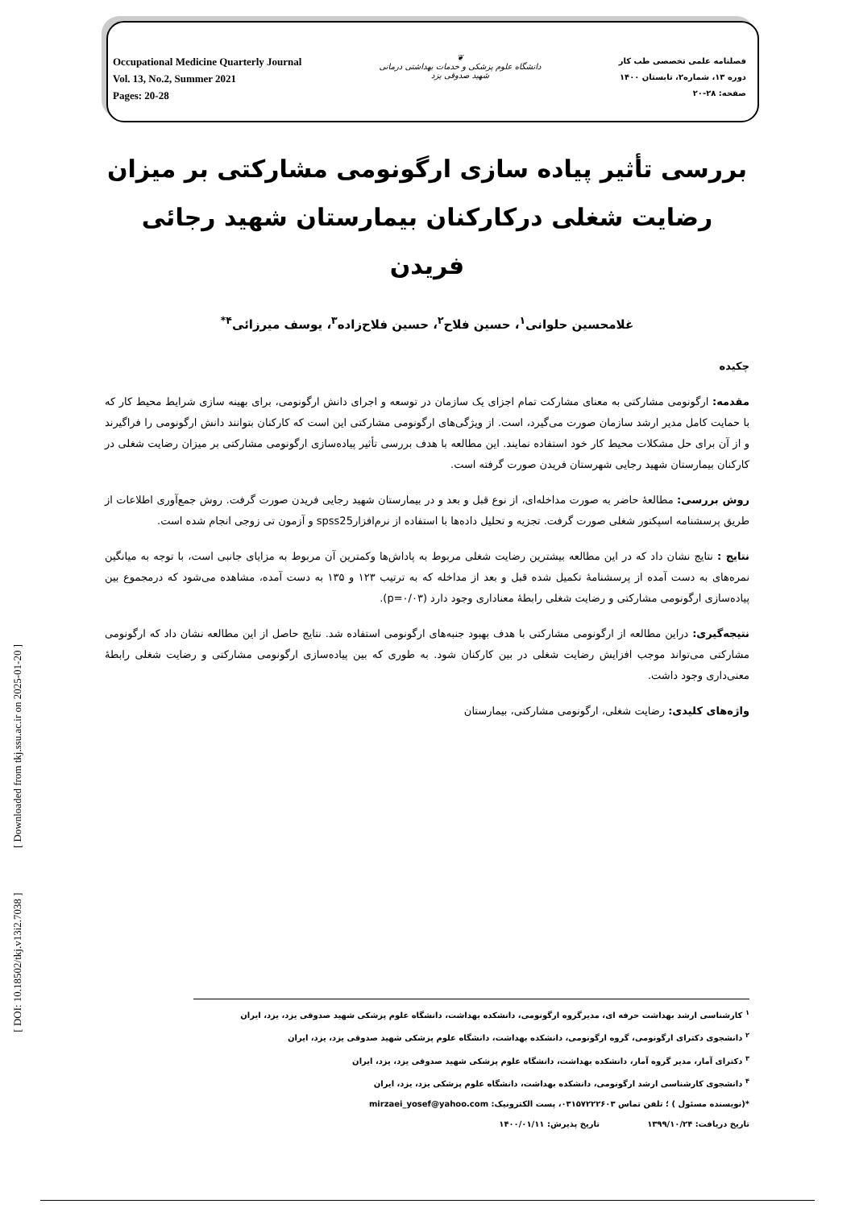Occupational Medicine Quarterly Journal
Vol. 13, No.2, Summer 2021
Pages: 20-28
❦
دانشگاه علوم پزشکی و خدمات بهداشتی درمانی
شهید صدوقی یزد
فصلنامه علمی تخصصی طب کار
دوره ۱۳، شماره۲، تابستان ۱۴۰۰
صفحه: ۲۸-۲۰
بررسی تأثیر پیاده سازی ارگونومی مشارکتی بر میزان رضایت شغلی درکارکنان بیمارستان شهید رجائی فریدن
غلامحسین حلوانی<sup>۱</sup>، حسین فلاح<sup>۲</sup>، حسین فلاح‌زاده<sup>۳</sup>، یوسف میرزائی<sup>۴*</sup>
چکیده
مقدمه: ارگونومی مشارکتی به معنای مشارکت تمام اجزای یک سازمان در توسعه و اجرای دانش ارگونومی، برای بهینه سازی شرایط محیط کار که با حمایت کامل مدیر ارشد سازمان صورت می‌گیرد، است. از ویژگی‌های ارگونومی مشارکتی این است که کارکنان بتوانند دانش ارگونومی را فراگیرند و از آن برای حل مشکلات محیط کار خود استفاده نمایند. این مطالعه با هدف بررسی تأثیر پیاده‌سازی ارگونومی مشارکتی بر میزان رضایت شغلی در کارکنان بیمارستان شهید رجایی شهرستان فریدن صورت گرفته است.
روش بررسی: مطالعهٔ حاضر به صورت مداخله‌ای، از نوع قبل و بعد و در بیمارستان شهید رجایی فریدن صورت گرفت. روش جمع‌آوری اطلاعات از طریق پرسشنامه اسپکتور شغلی صورت گرفت. تجزیه و تحلیل داده‌ها با استفاده از نرم‌افزارspss25 و آزمون تی زوجی انجام شده است.
نتایج : نتایج نشان داد که در این مطالعه بیشترین رضایت شغلی مربوط به پاداش‌ها وکمترین آن مربوط به مزایای جانبی است، با توجه به میانگین نمره‌های به دست آمده از پرسشنامهٔ تکمیل شده قبل و بعد از مداخله که به ترتیب ۱۲۳ و ۱۳۵ به دست آمده، مشاهده می‌شود که درمجموع بین پیاده‌سازی ارگونومی مشارکتی و رضایت شغلی رابطهٔ معناداری وجود دارد (p=۰/۰۳).
نتیجه‌گیری: دراین مطالعه از ارگونومی مشارکتی با هدف بهبود جنبه‌های ارگونومی استفاده شد. نتایج حاصل از این مطالعه نشان داد که ارگونومی مشارکتی می‌تواند موجب افزایش رضایت شغلی در بین کارکنان شود. به طوری که بین پیاده‌سازی ارگونومی مشارکتی و رضایت شغلی رابطهٔ معنی‌داری وجود داشت.
واژه‌های کلیدی: رضایت شغلی، ارگونومی مشارکتی، بیمارستان
[ DOI: 10.18502/tkj.v13i2.7038 ] [ Downloaded from tkj.ssu.ac.ir on 2025-01-20 ]
<sup>۱</sup> کارشناسی ارشد بهداشت حرفه ای، مدیرگروه ارگونومی، دانشکده بهداشت، دانشگاه علوم پزشکی شهید صدوقی یزد، یزد، ایران
<sup>۲</sup> دانشجوی دکترای ارگونومی، گروه ارگونومی، دانشکده بهداشت، دانشگاه علوم پزشکی شهید صدوقی یزد، یزد، ایران
<sup>۳</sup> دکترای آمار، مدیر گروه آمار، دانشکده بهداشت، دانشگاه علوم پزشکی شهید صدوقی یزد، یزد، ایران
<sup>۴</sup> دانشجوی کارشناسی ارشد ارگونومی، دانشکده بهداشت، دانشگاه علوم پزشکی یزد، یزد، ایران
*(نویسنده مسئول ) ؛ تلفن تماس ۰۳۱۵۷۲۲۲۶۰۳، پست الکترونیک: mirzaei_yosef@yahoo.com
تاریخ دریافت: ۱۳۹۹/۱۰/۲۴ تاریخ پذیرش: ۱۴۰۰/۰۱/۱۱